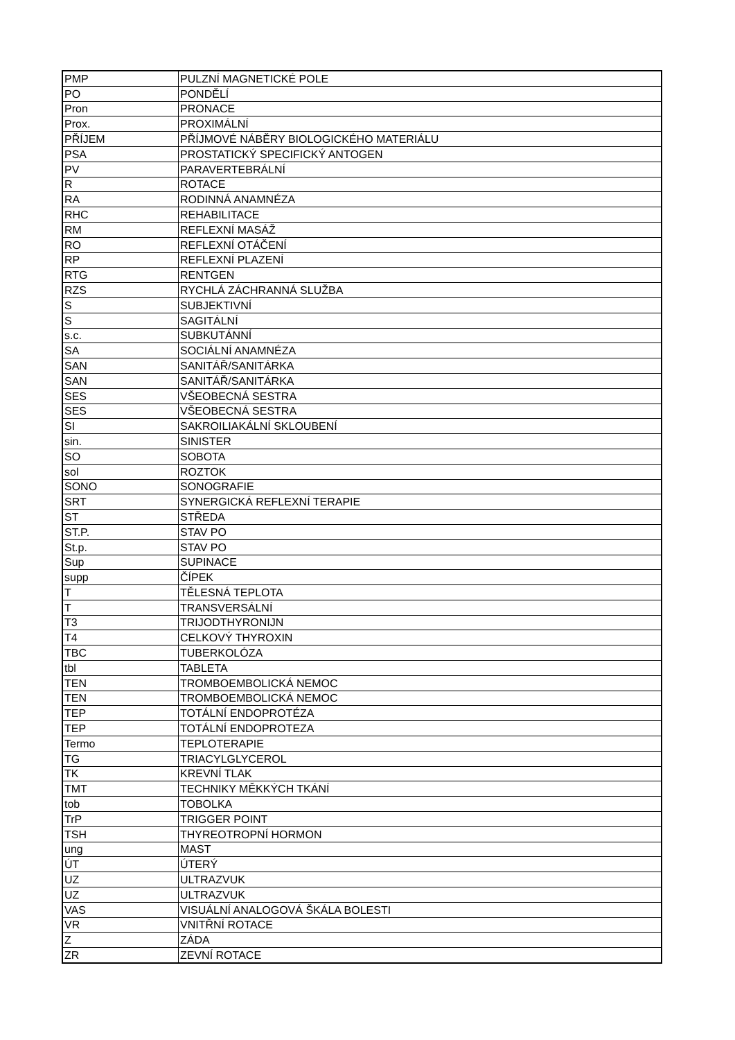| PMP | PULZNÍ MAGNETICKÉ POLE |
| PO | PONDĚLÍ |
| Pron | PRONACE |
| Prox. | PROXIMÁLNÍ |
| PŘÍJEM | PŘÍJMOVÉ NÁBĚRY BIOLOGICKÉHO MATERIÁLU |
| PSA | PROSTATICKÝ SPECIFICKÝ ANTOGEN |
| PV | PARAVERTEBRÁLNÍ |
| R | ROTACE |
| RA | RODINNÁ ANAMNÉZA |
| RHC | REHABILITACE |
| RM | REFLEXNÍ MASÁŽ |
| RO | REFLEXNÍ OTÁČENÍ |
| RP | REFLEXNÍ PLAZENÍ |
| RTG | RENTGEN |
| RZS | RYCHLÁ ZÁCHRANNÁ SLUŽBA |
| S | SUBJEKTIVNÍ |
| S | SAGITÁLNÍ |
| s.c. | SUBKUTÁNNÍ |
| SA | SOCIÁLNÍ ANAMNÉZA |
| SAN | SANITÁŘ/SANITÁRKA |
| SAN | SANITÁŘ/SANITÁRKA |
| SES | VŠEOBECNÁ SESTRA |
| SES | VŠEOBECNÁ SESTRA |
| SI | SAKROILIAKÁLNÍ SKLOUBENÍ |
| sin. | SINISTER |
| SO | SOBOTA |
| sol | ROZTOK |
| SONO | SONOGRAFIE |
| SRT | SYNERGICKÁ REFLEXNÍ TERAPIE |
| ST | STŘEDA |
| ST.P. | STAV PO |
| St.p. | STAV PO |
| Sup | SUPINACE |
| supp | ČÍPEK |
| T | TĚLESNÁ TEPLOTA |
| T | TRANSVERSÁLNÍ |
| T3 | TRIJODTHYRONIJN |
| T4 | CELKOVÝ THYROXIN |
| TBC | TUBERKOLÓZA |
| tbl | TABLETA |
| TEN | TROMBOEMBOLICKÁ NEMOC |
| TEN | TROMBOEMBOLICKÁ NEMOC |
| TEP | TOTÁLNÍ ENDOPROTÉZA |
| TEP | TOTÁLNÍ ENDOPROTEZA |
| Termo | TEPLOTERAPIE |
| TG | TRIACYLGLYCEROL |
| TK | KREVNÍ TLAK |
| TMT | TECHNIKY MĚKKÝCH TKÁNÍ |
| tob | TOBOLKA |
| TrP | TRIGGER POINT |
| TSH | THYREOTROPNÍ HORMON |
| ung | MAST |
| ÚT | ÚTERÝ |
| UZ | ULTRAZVUK |
| UZ | ULTRAZVUK |
| VAS | VISUÁLNÍ ANALOGOVÁ ŠKÁLA BOLESTI |
| VR | VNITŘNÍ ROTACE |
| Z | ZÁDA |
| ZR | ZEVNÍ ROTACE |